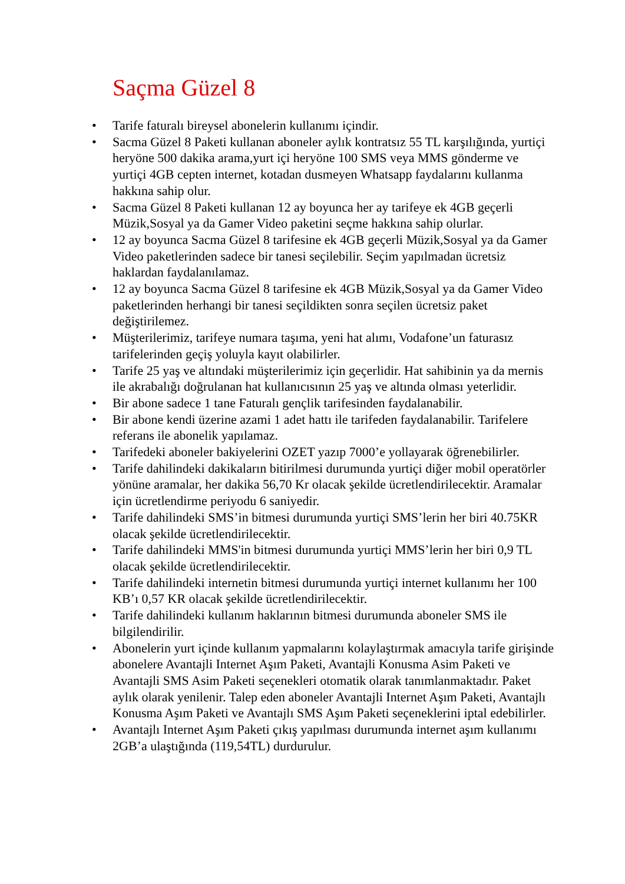Saçma Güzel 8
• Tarife faturalı bireysel abonelerin kullanımı içindir.
• Sacma Güzel 8 Paketi kullanan aboneler aylık kontratsız 55 TL karşılığında, yurtiçi heryöne 500 dakika arama,yurt içi heryöne 100 SMS veya MMS gönderme ve yurtiçi 4GB cepten internet, kotadan dusmeyen Whatsapp faydalarını kullanma hakkına sahip olur.
• Sacma Güzel 8 Paketi kullanan 12 ay boyunca her ay tarifeye ek 4GB geçerli Müzik,Sosyal ya da Gamer Video paketini seçme hakkına sahip olurlar.
• 12 ay boyunca Sacma Güzel 8 tarifesine ek 4GB geçerli Müzik,Sosyal ya da Gamer Video paketlerinden sadece bir tanesi seçilebilir. Seçim yapılmadan ücretsiz haklardan faydalanılamaz.
• 12 ay boyunca Sacma Güzel 8 tarifesine ek 4GB Müzik,Sosyal ya da Gamer Video paketlerinden herhangi bir tanesi seçildikten sonra seçilen ücretsiz paket değiştirilemez.
• Müşterilerimiz, tarifeye numara taşıma, yeni hat alımı, Vodafone’un faturasız tarifelerinden geçiş yoluyla kayıt olabilirler.
• Tarife 25 yaş ve altındaki müşterilerimiz için geçerlidir. Hat sahibinin ya da mernis ile akrabalığı doğrulanan hat kullanıcısının 25 yaş ve altında olması yeterlidir.
• Bir abone sadece 1 tane Faturalı gençlik tarifesinden faydalanabilir.
• Bir abone kendi üzerine azami 1 adet hattı ile tarifeden faydalanabilir. Tarifelere referans ile abonelik yapılamaz.
• Tarifedeki aboneler bakiyelerini OZET yazıp 7000’e yollayarak öğrenebilirler.
• Tarife dahilindeki dakikaların bitirilmesi durumunda yurtiçi diğer mobil operatörler yönüne aramalar, her dakika 56,70 Kr olacak şekilde ücretlendirilecektir. Aramalar için ücretlendirme periyodu 6 saniyedir.
• Tarife dahilindeki SMS’in bitmesi durumunda yurtiçi SMS’lerin her biri 40.75KR olacak şekilde ücretlendirilecektir.
• Tarife dahilindeki MMS'in bitmesi durumunda yurtiçi MMS’lerin her biri 0,9 TL olacak şekilde ücretlendirilecektir.
• Tarife dahilindeki internetin bitmesi durumunda yurtiçi internet kullanımı her 100 KB’ı 0,57 KR olacak şekilde ücretlendirilecektir.
• Tarife dahilindeki kullanım haklarının bitmesi durumunda aboneler SMS ile bilgilendirilir.
• Abonelerin yurt içinde kullanım yapmalarını kolaylaştırmak amacıyla tarife girişinde abonelere Avantajli Internet Aşım Paketi, Avantajli Konusma Asim Paketi ve Avantajli SMS Asim Paketi seçenekleri otomatik olarak tanımlanmaktadır. Paket aylık olarak yenilenir. Talep eden aboneler Avantajli Internet Aşım Paketi, Avantajlı Konusma Aşım Paketi ve Avantajlı SMS Aşım Paketi seçeneklerini iptal edebilirler.
• Avantajlı Internet Aşım Paketi çıkış yapılması durumunda internet aşım kullanımı 2GB’a ulaştığında (119,54TL) durdurulur.